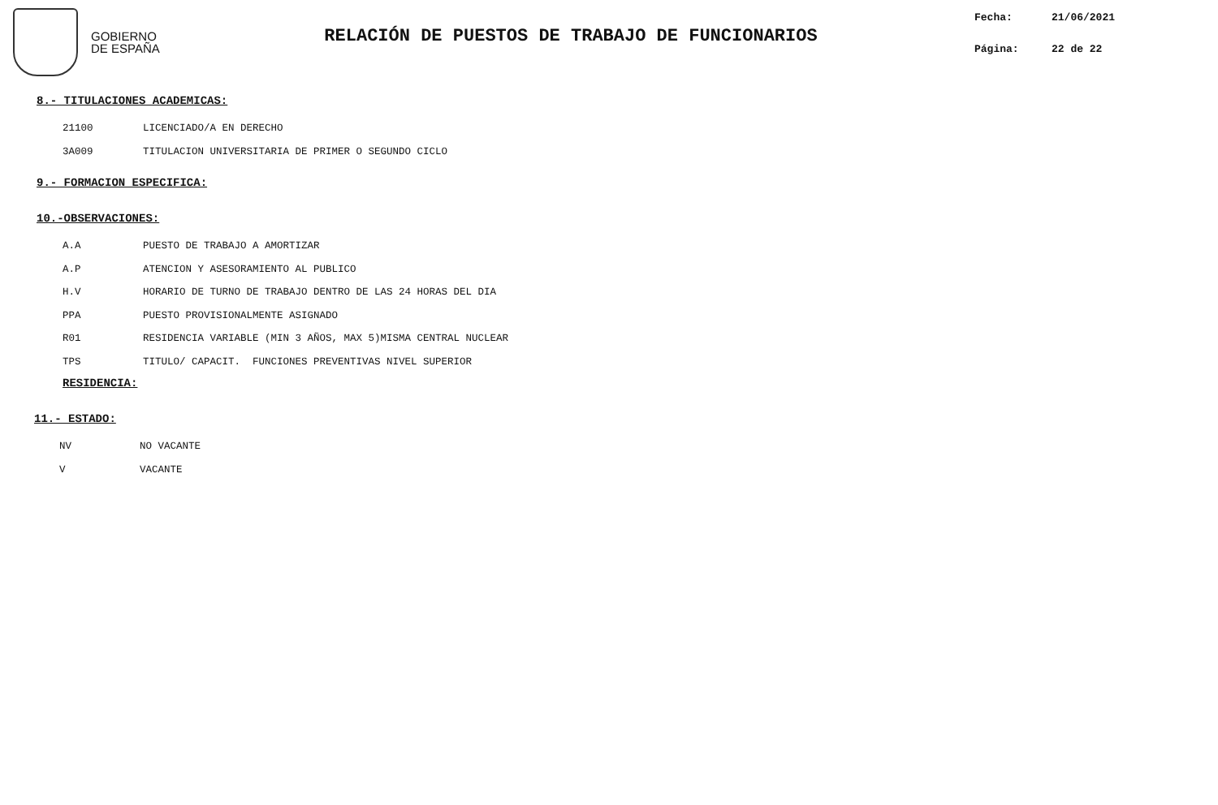GOBIERNO
DE ESPAÑA
RELACIÓN DE PUESTOS DE TRABAJO DE FUNCIONARIOS
Fecha: 21/06/2021
Página: 22 de 22
8.- TITULACIONES ACADEMICAS:
21100 LICENCIADO/A EN DERECHO
3A009 TITULACION UNIVERSITARIA DE PRIMER O SEGUNDO CICLO
9.- FORMACION ESPECIFICA:
10.-OBSERVACIONES:
A.A PUESTO DE TRABAJO A AMORTIZAR
A.P ATENCION Y ASESORAMIENTO AL PUBLICO
H.V HORARIO DE TURNO DE TRABAJO DENTRO DE LAS 24 HORAS DEL DIA
PPA PUESTO PROVISIONALMENTE ASIGNADO
R01 RESIDENCIA VARIABLE (MIN 3 AÑOS, MAX 5)MISMA CENTRAL NUCLEAR
TPS TITULO/ CAPACIT. FUNCIONES PREVENTIVAS NIVEL SUPERIOR
RESIDENCIA:
11.- ESTADO:
NV NO VACANTE
V VACANTE